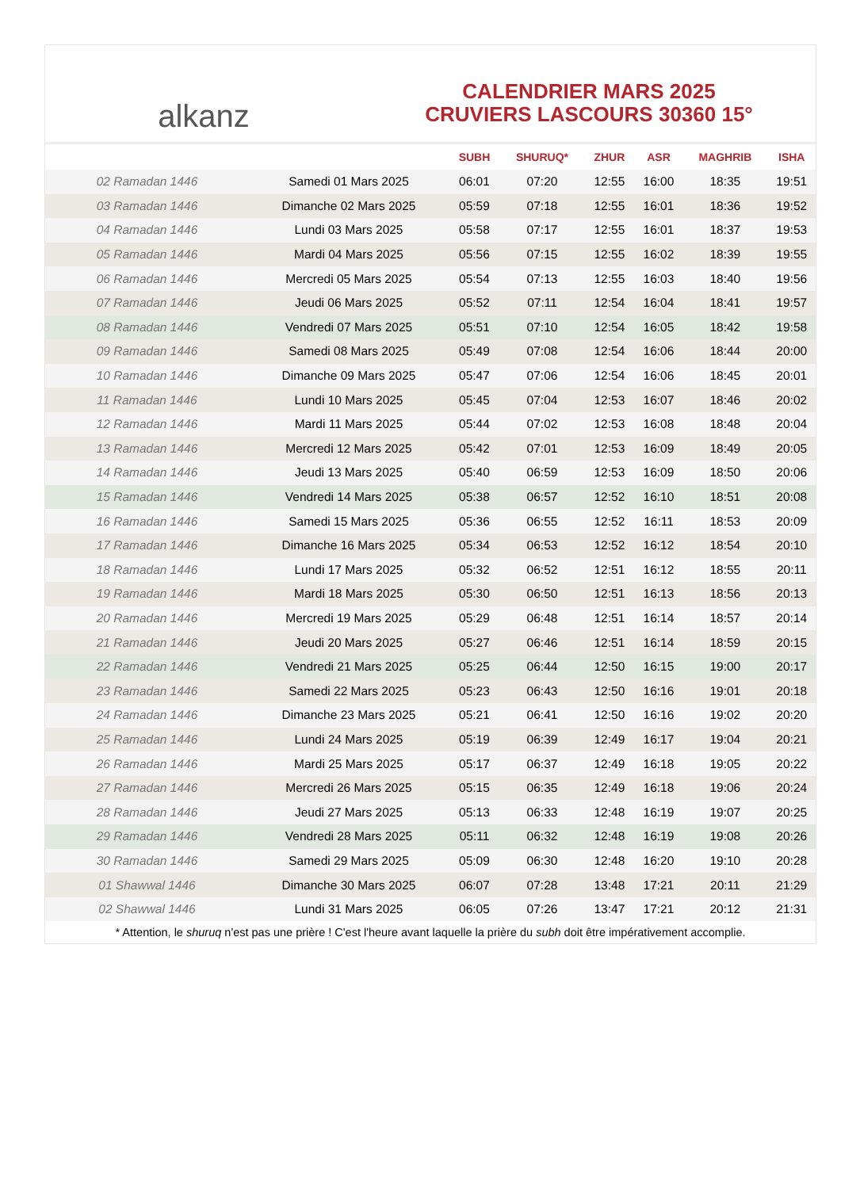alkanz
CALENDRIER MARS 2025
CRUVIERS LASCOURS 30360 15°
| | | SUBH | SHURUQ* | ZHUR | ASR | MAGHRIB | ISHA |
| --- | --- | --- | --- | --- | --- | --- | --- |
| 02 Ramadan 1446 | Samedi 01 Mars 2025 | 06:01 | 07:20 | 12:55 | 16:00 | 18:35 | 19:51 |
| 03 Ramadan 1446 | Dimanche 02 Mars 2025 | 05:59 | 07:18 | 12:55 | 16:01 | 18:36 | 19:52 |
| 04 Ramadan 1446 | Lundi 03 Mars 2025 | 05:58 | 07:17 | 12:55 | 16:01 | 18:37 | 19:53 |
| 05 Ramadan 1446 | Mardi 04 Mars 2025 | 05:56 | 07:15 | 12:55 | 16:02 | 18:39 | 19:55 |
| 06 Ramadan 1446 | Mercredi 05 Mars 2025 | 05:54 | 07:13 | 12:55 | 16:03 | 18:40 | 19:56 |
| 07 Ramadan 1446 | Jeudi 06 Mars 2025 | 05:52 | 07:11 | 12:54 | 16:04 | 18:41 | 19:57 |
| 08 Ramadan 1446 | Vendredi 07 Mars 2025 | 05:51 | 07:10 | 12:54 | 16:05 | 18:42 | 19:58 |
| 09 Ramadan 1446 | Samedi 08 Mars 2025 | 05:49 | 07:08 | 12:54 | 16:06 | 18:44 | 20:00 |
| 10 Ramadan 1446 | Dimanche 09 Mars 2025 | 05:47 | 07:06 | 12:54 | 16:06 | 18:45 | 20:01 |
| 11 Ramadan 1446 | Lundi 10 Mars 2025 | 05:45 | 07:04 | 12:53 | 16:07 | 18:46 | 20:02 |
| 12 Ramadan 1446 | Mardi 11 Mars 2025 | 05:44 | 07:02 | 12:53 | 16:08 | 18:48 | 20:04 |
| 13 Ramadan 1446 | Mercredi 12 Mars 2025 | 05:42 | 07:01 | 12:53 | 16:09 | 18:49 | 20:05 |
| 14 Ramadan 1446 | Jeudi 13 Mars 2025 | 05:40 | 06:59 | 12:53 | 16:09 | 18:50 | 20:06 |
| 15 Ramadan 1446 | Vendredi 14 Mars 2025 | 05:38 | 06:57 | 12:52 | 16:10 | 18:51 | 20:08 |
| 16 Ramadan 1446 | Samedi 15 Mars 2025 | 05:36 | 06:55 | 12:52 | 16:11 | 18:53 | 20:09 |
| 17 Ramadan 1446 | Dimanche 16 Mars 2025 | 05:34 | 06:53 | 12:52 | 16:12 | 18:54 | 20:10 |
| 18 Ramadan 1446 | Lundi 17 Mars 2025 | 05:32 | 06:52 | 12:51 | 16:12 | 18:55 | 20:11 |
| 19 Ramadan 1446 | Mardi 18 Mars 2025 | 05:30 | 06:50 | 12:51 | 16:13 | 18:56 | 20:13 |
| 20 Ramadan 1446 | Mercredi 19 Mars 2025 | 05:29 | 06:48 | 12:51 | 16:14 | 18:57 | 20:14 |
| 21 Ramadan 1446 | Jeudi 20 Mars 2025 | 05:27 | 06:46 | 12:51 | 16:14 | 18:59 | 20:15 |
| 22 Ramadan 1446 | Vendredi 21 Mars 2025 | 05:25 | 06:44 | 12:50 | 16:15 | 19:00 | 20:17 |
| 23 Ramadan 1446 | Samedi 22 Mars 2025 | 05:23 | 06:43 | 12:50 | 16:16 | 19:01 | 20:18 |
| 24 Ramadan 1446 | Dimanche 23 Mars 2025 | 05:21 | 06:41 | 12:50 | 16:16 | 19:02 | 20:20 |
| 25 Ramadan 1446 | Lundi 24 Mars 2025 | 05:19 | 06:39 | 12:49 | 16:17 | 19:04 | 20:21 |
| 26 Ramadan 1446 | Mardi 25 Mars 2025 | 05:17 | 06:37 | 12:49 | 16:18 | 19:05 | 20:22 |
| 27 Ramadan 1446 | Mercredi 26 Mars 2025 | 05:15 | 06:35 | 12:49 | 16:18 | 19:06 | 20:24 |
| 28 Ramadan 1446 | Jeudi 27 Mars 2025 | 05:13 | 06:33 | 12:48 | 16:19 | 19:07 | 20:25 |
| 29 Ramadan 1446 | Vendredi 28 Mars 2025 | 05:11 | 06:32 | 12:48 | 16:19 | 19:08 | 20:26 |
| 30 Ramadan 1446 | Samedi 29 Mars 2025 | 05:09 | 06:30 | 12:48 | 16:20 | 19:10 | 20:28 |
| 01 Shawwal 1446 | Dimanche 30 Mars 2025 | 06:07 | 07:28 | 13:48 | 17:21 | 20:11 | 21:29 |
| 02 Shawwal 1446 | Lundi 31 Mars 2025 | 06:05 | 07:26 | 13:47 | 17:21 | 20:12 | 21:31 |
* Attention, le shuruq n'est pas une prière ! C'est l'heure avant laquelle la prière du subh doit être impérativement accomplie.